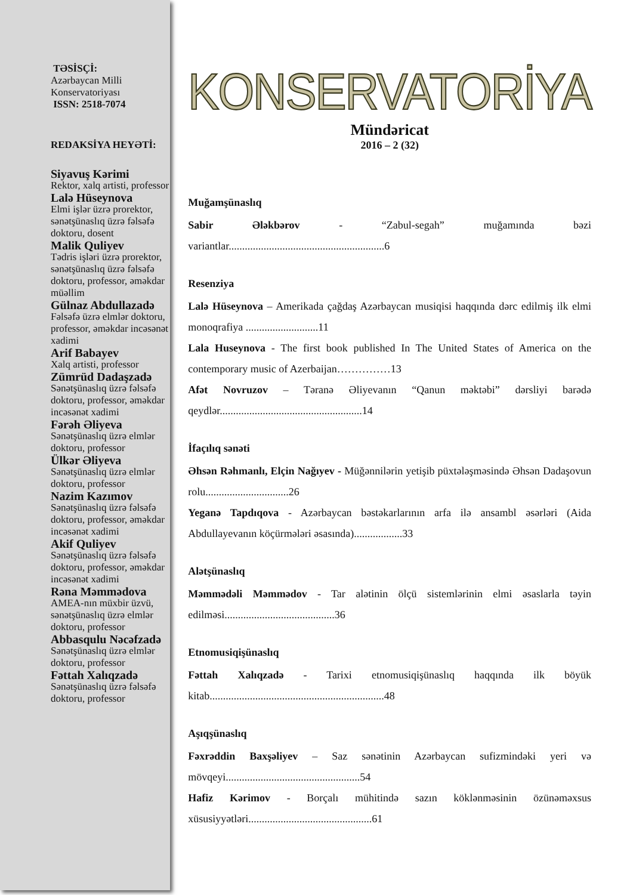TƏSİSÇİ:
Azərbaycan Milli Konservatoriyası
ISSN: 2518-7074
REDAKSİYA HEYƏTİ:
Siyavuş Kərimi
Rektor, xalq artisti, professor
Lalə Hüseynova
Elmi işlər üzrə prorektor, sənətşünaslıq üzrə fəlsəfə doktoru, dosent
Malik Quliyev
Tədris işləri üzrə prorektor, sənətşünaslıq üzrə fəlsəfə doktoru, professor, əməkdar müəllim
Gülnaz Abdullazadə
Fəlsəfə üzrə elmlər doktoru, professor, əməkdar incəsənət xadimi
Arif Babayev
Xalq artisti, professor
Zümrüd Dadaşzadə
Sənətşünaslıq üzrə fəlsəfə doktoru, professor, əməkdar incəsənət xadimi
Fərəh Əliyeva
Sənətşünaslıq üzrə elmlər doktoru, professor
Ülkər Əliyeva
Sənətşünaslıq üzrə elmlər doktoru, professor
Nazim Kazımov
Sənətşünaslıq üzrə fəlsəfə doktoru, professor, əməkdar incəsənət xadimi
Akif Quliyev
Sənətşünaslıq üzrə fəlsəfə doktoru, professor, əməkdar incəsənət xadimi
Rəna Məmmədova
AMEA-nın müxbir üzvü, sənətşünaslıq üzrə elmlər doktoru, professor
Abbasqulu Nəcəfzadə
Sənətşünaslıq üzrə elmlər doktoru, professor
Fəttah Xalıqzadə
Sənətşünaslıq üzrə fəlsəfə doktoru, professor
KONSERVATORİYA
Mündəricat
2016 – 2 (32)
Muğamşünaslıq
Sabir Ələkbərov - “Zabul-segah” muğamında bəzi variantlar..........................................................6
Resenziya
Lalə Hüseynova – Amerikada çağdaş Azərbaycan musiqisi haqqında dərc edilmiş ilk elmi monoqrafiya ...........................11
Lala Huseynova - The first book published In The United States of America on the contemporary music of Azerbaijan……………13
Afət Novruzov – Təranə Əliyevanın “Qanun məktəbi” dərsliyi barədə qeydlər.....................................................14
İfaçılıq sənəti
Əhsən Rəhmanlı, Elçin Nağıyev - Müğənnilərin yetişib püxtələşməsində Əhsən Dadaşovun rolu...............................26
Yeganə Tapdıqova - Azərbaycan bəstəkarlarının arfa ilə ansambl əsərləri (Aida Abdullayevanın köçürmələri əsasında)..................33
Alətşünaslıq
Məmmədəli Məmmədov - Tar alətinin ölçü sistemlərinin elmi əsaslarla təyin edilməsi.........................................36
Etnomusiqişünaslıq
Fəttah Xalıqzadə - Tarixi etnomusiqişünaslıq haqqında ilk böyük kitab.................................................................48
Aşıqşünaslıq
Fəxrəddin Baxşəliyev – Saz sənətinin Azərbaycan sufizmindəki yeri və mövqeyi..................................................54
Hafiz Kərimov - Borçalı mühitində sazın köklənməsinin özünəməxsus xüsusiyyətləri..............................................61